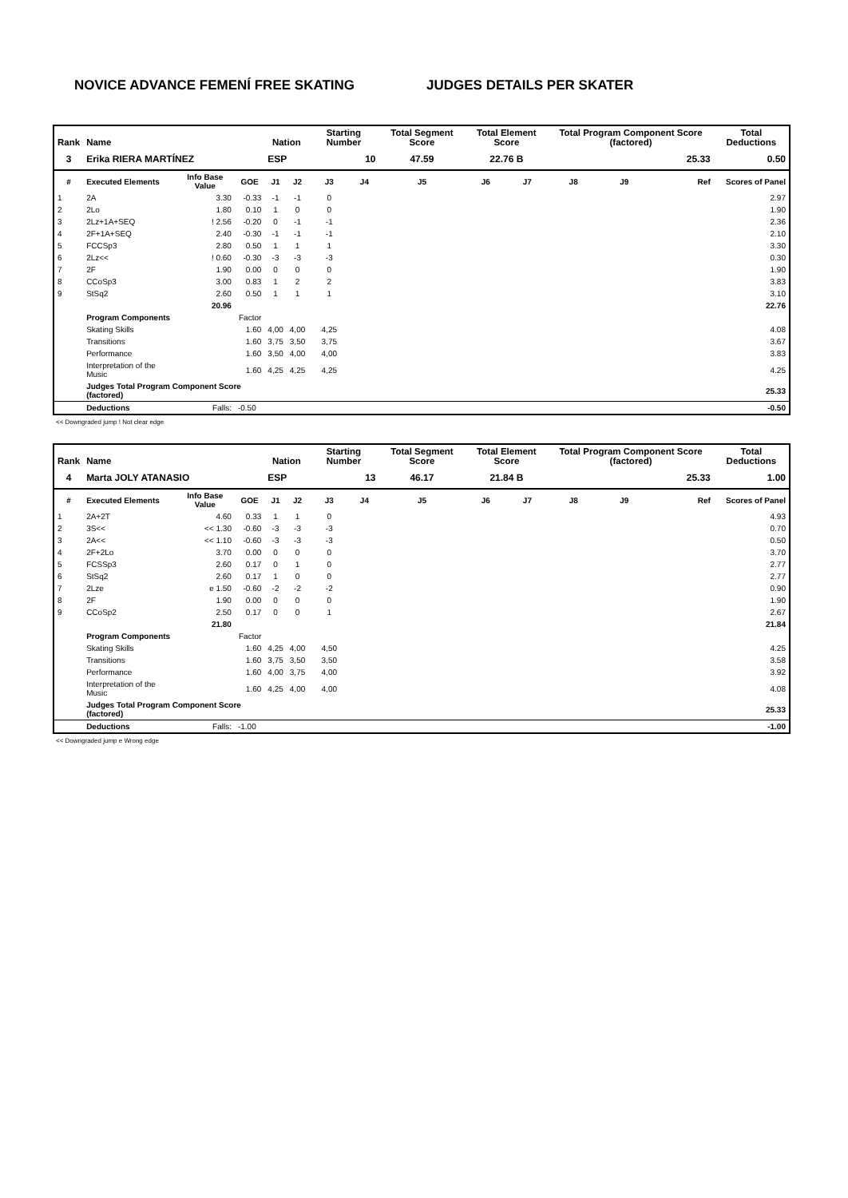NOVICE ADVANCE FEMENÍ FREE SKATING JUDGES DETAILS PER SKATER
| Rank | Name | | | Nation | | Starting Number | | Total Segment Score | Total Element Score | | Total Program Component Score (factored) | | | Total Deductions |
| --- | --- | --- | --- | --- | --- | --- | --- | --- | --- | --- | --- | --- | --- | --- |
| 3 | Erika RIERA MARTÍNEZ | | | ESP | | 10 | | 47.59 | 22.76 B | | 25.33 | | | 0.50 |
| # | Executed Elements | Info Base Value | GOE | J1 | J2 | J3 | J4 | J5 | J6 | J7 | J8 | J9 | Ref | Scores of Panel |
| 1 | 2A | 3.30 | -0.33 | -1 | -1 | 0 | | | | | | | | 2.97 |
| 2 | 2Lo | 1.80 | 0.10 | 1 | 0 | 0 | | | | | | | | 1.90 |
| 3 | 2Lz+1A+SEQ | ! 2.56 | -0.20 | 0 | -1 | -1 | | | | | | | | 2.36 |
| 4 | 2F+1A+SEQ | 2.40 | -0.30 | -1 | -1 | -1 | | | | | | | | 2.10 |
| 5 | FCCSp3 | 2.80 | 0.50 | 1 | 1 | 1 | | | | | | | | 3.30 |
| 6 | 2Lz<< | ! 0.60 | -0.30 | -3 | -3 | -3 | | | | | | | | 0.30 |
| 7 | 2F | 1.90 | 0.00 | 0 | 0 | 0 | | | | | | | | 1.90 |
| 8 | CCoSp3 | 3.00 | 0.83 | 1 | 2 | 2 | | | | | | | | 3.83 |
| 9 | StSq2 | 2.60 | 0.50 | 1 | 1 | 1 | | | | | | | | 3.10 |
| | | 20.96 | | | | | | | | | | | | 22.76 |
| | Program Components | | Factor | | | | | | | | | | | |
| | Skating Skills | | 1.60 | 4,00 | 4,00 | 4,25 | | | | | | | | 4.08 |
| | Transitions | | 1.60 | 3,75 | 3,50 | 3,75 | | | | | | | | 3.67 |
| | Performance | | 1.60 | 3,50 | 4,00 | 4,00 | | | | | | | | 3.83 |
| | Interpretation of the Music | | 1.60 | 4,25 | 4,25 | 4,25 | | | | | | | | 4.25 |
| | Judges Total Program Component Score (factored) | | | | | | | | | | | | | 25.33 |
| | Deductions | Falls: | -0.50 | | | | | | | | | | | -0.50 |
<< Downgraded jump ! Not clear edge
| Rank | Name | | | Nation | | Starting Number | | Total Segment Score | Total Element Score | | Total Program Component Score (factored) | | | Total Deductions |
| --- | --- | --- | --- | --- | --- | --- | --- | --- | --- | --- | --- | --- | --- | --- |
| 4 | Marta JOLY ATANASIO | | | ESP | | 13 | | 46.17 | 21.84 B | | 25.33 | | | 1.00 |
| # | Executed Elements | Info Base Value | GOE | J1 | J2 | J3 | J4 | J5 | J6 | J7 | J8 | J9 | Ref | Scores of Panel |
| 1 | 2A+2T | 4.60 | 0.33 | 1 | 1 | 0 | | | | | | | | 4.93 |
| 2 | 3S<< | << 1.30 | -0.60 | -3 | -3 | -3 | | | | | | | | 0.70 |
| 3 | 2A<< | << 1.10 | -0.60 | -3 | -3 | -3 | | | | | | | | 0.50 |
| 4 | 2F+2Lo | 3.70 | 0.00 | 0 | 0 | 0 | | | | | | | | 3.70 |
| 5 | FCSSp3 | 2.60 | 0.17 | 0 | 1 | 0 | | | | | | | | 2.77 |
| 6 | StSq2 | 2.60 | 0.17 | 1 | 0 | 0 | | | | | | | | 2.77 |
| 7 | 2Lze | e 1.50 | -0.60 | -2 | -2 | -2 | | | | | | | | 0.90 |
| 8 | 2F | 1.90 | 0.00 | 0 | 0 | 0 | | | | | | | | 1.90 |
| 9 | CCoSp2 | 2.50 | 0.17 | 0 | 0 | 1 | | | | | | | | 2.67 |
| | | 21.80 | | | | | | | | | | | | 21.84 |
| | Program Components | | Factor | | | | | | | | | | | |
| | Skating Skills | | 1.60 | 4,25 | 4,00 | 4,50 | | | | | | | | 4.25 |
| | Transitions | | 1.60 | 3,75 | 3,50 | 3,50 | | | | | | | | 3.58 |
| | Performance | | 1.60 | 4,00 | 3,75 | 4,00 | | | | | | | | 3.92 |
| | Interpretation of the Music | | 1.60 | 4,25 | 4,00 | 4,00 | | | | | | | | 4.08 |
| | Judges Total Program Component Score (factored) | | | | | | | | | | | | | 25.33 |
| | Deductions | Falls: | -1.00 | | | | | | | | | | | -1.00 |
<< Downgraded jump e Wrong edge